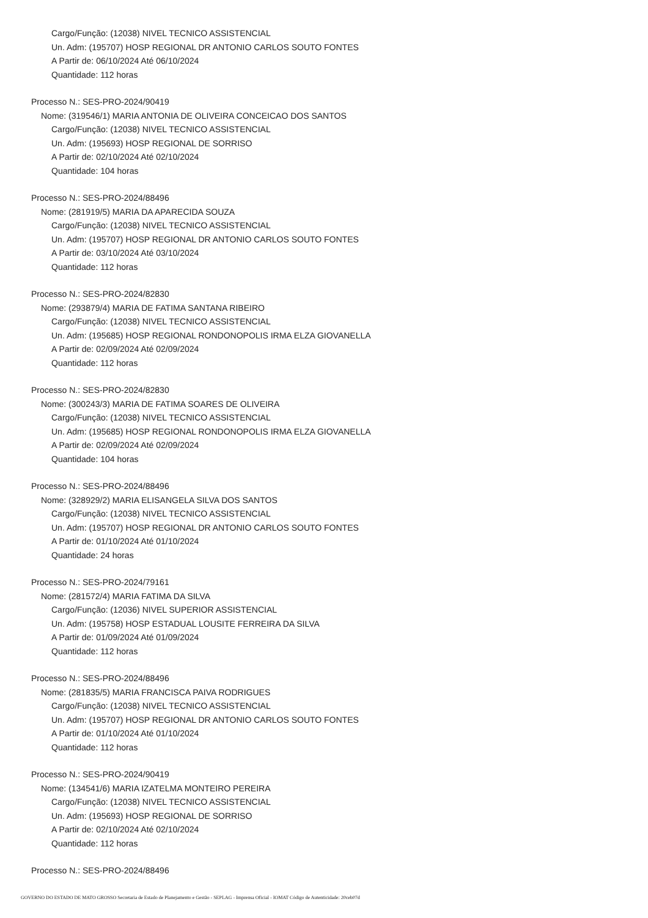Cargo/Função: (12038) NIVEL TECNICO ASSISTENCIAL
Un. Adm: (195707) HOSP REGIONAL DR ANTONIO CARLOS SOUTO FONTES
A Partir de: 06/10/2024 Até 06/10/2024
Quantidade: 112 horas
Processo N.: SES-PRO-2024/90419
Nome: (319546/1) MARIA ANTONIA DE OLIVEIRA CONCEICAO DOS SANTOS
Cargo/Função: (12038) NIVEL TECNICO ASSISTENCIAL
Un. Adm: (195693) HOSP REGIONAL DE SORRISO
A Partir de: 02/10/2024 Até 02/10/2024
Quantidade: 104 horas
Processo N.: SES-PRO-2024/88496
Nome: (281919/5) MARIA DA APARECIDA SOUZA
Cargo/Função: (12038) NIVEL TECNICO ASSISTENCIAL
Un. Adm: (195707) HOSP REGIONAL DR ANTONIO CARLOS SOUTO FONTES
A Partir de: 03/10/2024 Até 03/10/2024
Quantidade: 112 horas
Processo N.: SES-PRO-2024/82830
Nome: (293879/4) MARIA DE FATIMA SANTANA RIBEIRO
Cargo/Função: (12038) NIVEL TECNICO ASSISTENCIAL
Un. Adm: (195685) HOSP REGIONAL RONDONOPOLIS IRMA ELZA GIOVANELLA
A Partir de: 02/09/2024 Até 02/09/2024
Quantidade: 112 horas
Processo N.: SES-PRO-2024/82830
Nome: (300243/3) MARIA DE FATIMA SOARES DE OLIVEIRA
Cargo/Função: (12038) NIVEL TECNICO ASSISTENCIAL
Un. Adm: (195685) HOSP REGIONAL RONDONOPOLIS IRMA ELZA GIOVANELLA
A Partir de: 02/09/2024 Até 02/09/2024
Quantidade: 104 horas
Processo N.: SES-PRO-2024/88496
Nome: (328929/2) MARIA ELISANGELA SILVA DOS SANTOS
Cargo/Função: (12038) NIVEL TECNICO ASSISTENCIAL
Un. Adm: (195707) HOSP REGIONAL DR ANTONIO CARLOS SOUTO FONTES
A Partir de: 01/10/2024 Até 01/10/2024
Quantidade: 24 horas
Processo N.: SES-PRO-2024/79161
Nome: (281572/4) MARIA FATIMA DA SILVA
Cargo/Função: (12036) NIVEL SUPERIOR ASSISTENCIAL
Un. Adm: (195758) HOSP ESTADUAL LOUSITE FERREIRA DA SILVA
A Partir de: 01/09/2024 Até 01/09/2024
Quantidade: 112 horas
Processo N.: SES-PRO-2024/88496
Nome: (281835/5) MARIA FRANCISCA PAIVA RODRIGUES
Cargo/Função: (12038) NIVEL TECNICO ASSISTENCIAL
Un. Adm: (195707) HOSP REGIONAL DR ANTONIO CARLOS SOUTO FONTES
A Partir de: 01/10/2024 Até 01/10/2024
Quantidade: 112 horas
Processo N.: SES-PRO-2024/90419
Nome: (134541/6) MARIA IZATELMA MONTEIRO PEREIRA
Cargo/Função: (12038) NIVEL TECNICO ASSISTENCIAL
Un. Adm: (195693) HOSP REGIONAL DE SORRISO
A Partir de: 02/10/2024 Até 02/10/2024
Quantidade: 112 horas
Processo N.: SES-PRO-2024/88496
GOVERNO DO ESTADO DE MATO GROSSO Secretaria de Estado de Planejamento e Gestão - SEPLAG - Imprensa Oficial - IOMAT Código de Autenticidade: 20ceb07d